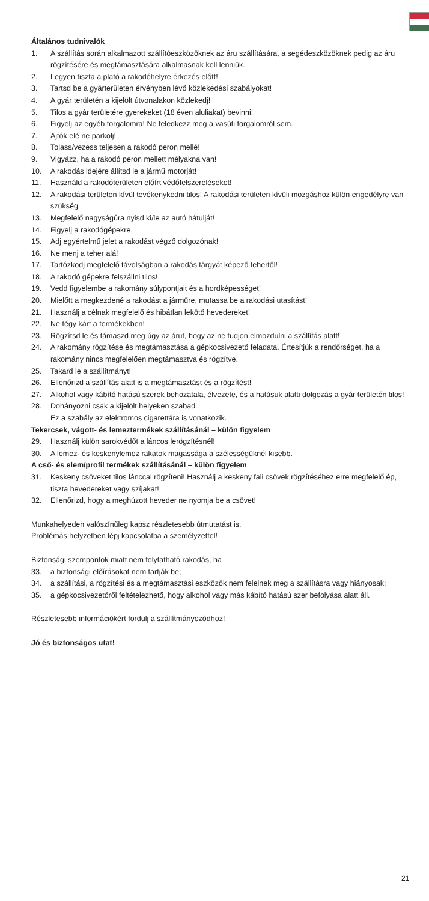Általános tudnivalók
1. A szállítás során alkalmazott szállítóeszközöknek az áru szállítására, a segédeszközöknek pedig az áru rögzítésére és megtámasztására alkalmasnak kell lenniük.
2. Legyen tiszta a plató a rakodóhelyre érkezés előtt!
3. Tartsd be a gyárterületen érvényben lévő közlekedési szabályokat!
4. A gyár területén a kijelölt útvonalakon közlekedj!
5. Tilos a gyár területére gyerekeket (18 éven aluliakat) bevinni!
6. Figyelj az egyéb forgalomra! Ne feledkezz meg a vasúti forgalomról sem.
7. Ajtók elé ne parkolj!
8. Tolass/vezess teljesen a rakodó peron mellé!
9. Vigyázz, ha a rakodó peron mellett mélyakna van!
10. A rakodás idejére állítsd le a jármű motorját!
11. Használd a rakodóterületen előírt védőfelszereléseket!
12. A rakodási területen kívül tevékenykedni tilos! A rakodási területen kívüli mozgáshoz külön engedélyre van szükség.
13. Megfelelő nagyságúra nyisd ki/le az autó hátulját!
14. Figyelj a rakodógépekre.
15. Adj egyértelmű jelet a rakodást végző dolgozónak!
16. Ne menj a teher alá!
17. Tartózkodj megfelelő távolságban a rakodás tárgyát képező tehertől!
18. A rakodó gépekre felszállni tilos!
19. Vedd figyelembe a rakomány súlypontjait és a hordképességet!
20. Mielőtt a megkezdené a rakodást a járműre, mutassa be a rakodási utasítást!
21. Használj a célnak megfelelő és hibátlan lekötő hevedereket!
22. Ne tégy kárt a termékekben!
23. Rögzítsd le és támaszd meg úgy az árut, hogy az ne tudjon elmozdulni a szállítás alatt!
24. A rakomány rögzítése és megtámasztása a gépkocsivezető feladata. Értesítjük a rendőrséget, ha a rakomány nincs megfelelően megtámasztva és rögzítve.
25. Takard le a szállítmányt!
26. Ellenőrizd a szállítás alatt is a megtámasztást és a rögzítést!
27. Alkohol vagy kábító hatású szerek behozatala, élvezete, és a hatásuk alatti dolgozás a gyár területén tilos!
28. Dohányozni csak a kijelölt helyeken szabad.
Ez a szabály az elektromos cigarettára is vonatkozik.
Tekercsek, vágott- és lemeztermékek szállításánál – külön figyelem
29. Használj külön sarokvédőt a láncos lerögzítésnél!
30. A lemez- és keskenylemez rakatok magassága a szélességüknél kisebb.
A cső- és elem/profil termékek szállításánál – külön figyelem
31. Keskeny csöveket tilos lánccal rögzíteni! Használj a keskeny fali csövek rögzítéséhez erre megfelelő ép, tiszta hevedereket vagy szíjakat!
32. Ellenőrizd, hogy a meghúzott heveder ne nyomja be a csövet!
Munkahelyeden valószínűleg kapsz részletesebb útmutatást is.
Problémás helyzetben lépj kapcsolatba a személyzettel!
Biztonsági szempontok miatt nem folytatható rakodás, ha
33. a biztonsági előírásokat nem tartják be;
34. a szállítási, a rögzítési és a megtámasztási eszközök nem felelnek meg a szállításra vagy hiányosak;
35. a gépkocsivezetőről feltételezhető, hogy alkohol vagy más kábító hatású szer befolyása alatt áll.
Részletesebb információkért fordulj a szállítmányozódhoz!
Jó és biztonságos utat!
21